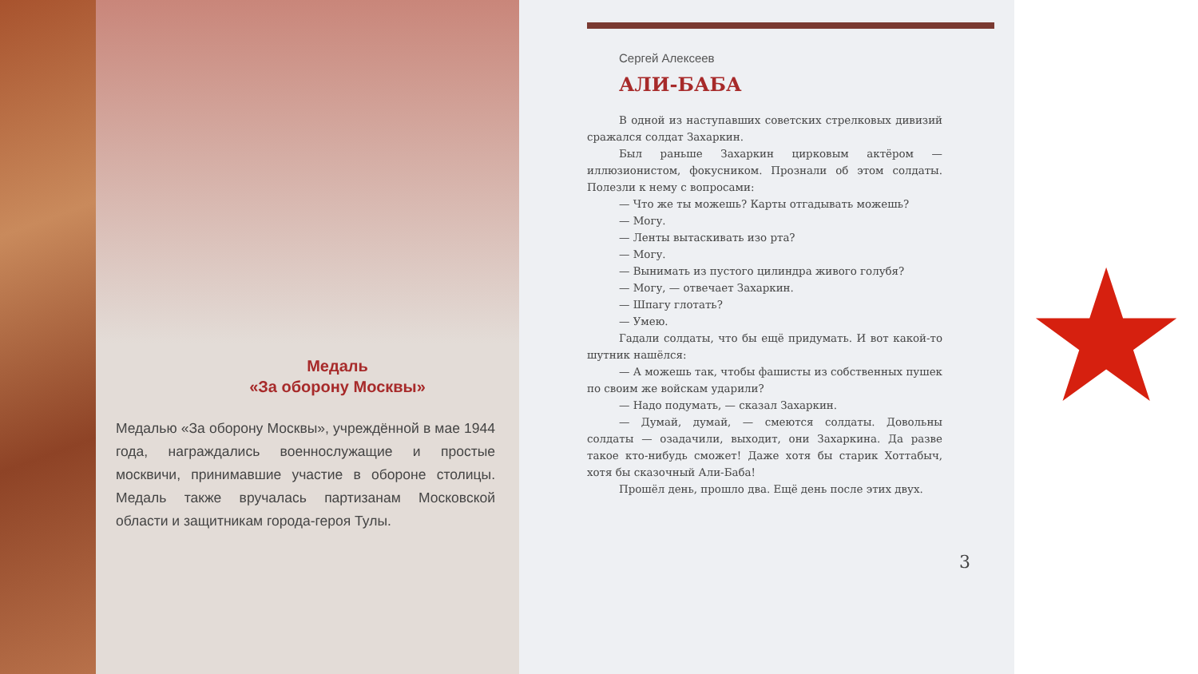Медаль
«За оборону Москвы»
Медалью «За оборону Москвы», учреждённой в мае 1944 года, награждались военнослужащие и простые москвичи, принимавшие участие в обороне столицы. Медаль также вручалась партизанам Московской области и защитникам города-героя Тулы.
Сергей Алексеев
АЛИ-БАБА
В одной из наступавших советских стрелковых дивизий сражался солдат Захаркин.
Был раньше Захаркин цирковым актёром — иллюзионистом, фокусником. Прознали об этом солдаты. Полезли к нему с вопросами:
— Что же ты можешь? Карты отгадывать можешь?
— Могу.
— Ленты вытаскивать изо рта?
— Могу.
— Вынимать из пустого цилиндра живого голубя?
— Могу, — отвечает Захаркин.
— Шпагу глотать?
— Умею.
Гадали солдаты, что бы ещё придумать. И вот какой-то шутник нашёлся:
— А можешь так, чтобы фашисты из собственных пушек по своим же войскам ударили?
— Надо подумать, — сказал Захаркин.
— Думай, думай, — смеются солдаты. Довольны солдаты — озадачили, выходит, они Захаркина. Да разве такое кто-нибудь сможет! Даже хотя бы старик Хоттабыч, хотя бы сказочный Али-Баба!
Прошёл день, прошло два. Ещё день после этих двух.
3
★